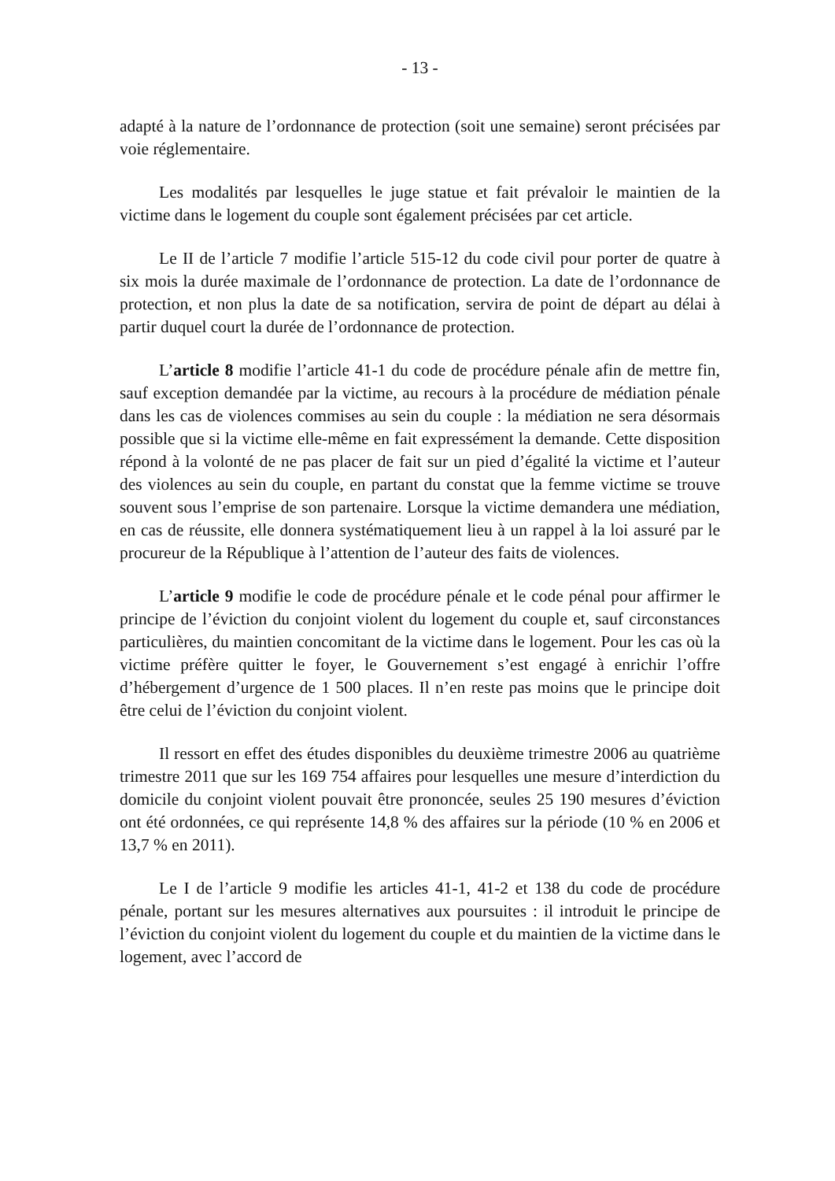- 13 -
adapté à la nature de l’ordonnance de protection (soit une semaine) seront précisées par voie réglementaire.
Les modalités par lesquelles le juge statue et fait prévaloir le maintien de la victime dans le logement du couple sont également précisées par cet article.
Le II de l’article 7 modifie l’article 515-12 du code civil pour porter de quatre à six mois la durée maximale de l’ordonnance de protection. La date de l’ordonnance de protection, et non plus la date de sa notification, servira de point de départ au délai à partir duquel court la durée de l’ordonnance de protection.
L’article 8 modifie l’article 41-1 du code de procédure pénale afin de mettre fin, sauf exception demandée par la victime, au recours à la procédure de médiation pénale dans les cas de violences commises au sein du couple : la médiation ne sera désormais possible que si la victime elle-même en fait expressément la demande. Cette disposition répond à la volonté de ne pas placer de fait sur un pied d’égalité la victime et l’auteur des violences au sein du couple, en partant du constat que la femme victime se trouve souvent sous l’emprise de son partenaire. Lorsque la victime demandera une médiation, en cas de réussite, elle donnera systématiquement lieu à un rappel à la loi assuré par le procureur de la République à l’attention de l’auteur des faits de violences.
L’article 9 modifie le code de procédure pénale et le code pénal pour affirmer le principe de l’éviction du conjoint violent du logement du couple et, sauf circonstances particulières, du maintien concomitant de la victime dans le logement. Pour les cas où la victime préfère quitter le foyer, le Gouvernement s’est engagé à enrichir l’offre d’hébergement d’urgence de 1 500 places. Il n’en reste pas moins que le principe doit être celui de l’éviction du conjoint violent.
Il ressort en effet des études disponibles du deuxième trimestre 2006 au quatrième trimestre 2011 que sur les 169 754 affaires pour lesquelles une mesure d’interdiction du domicile du conjoint violent pouvait être prononcée, seules 25 190 mesures d’éviction ont été ordonnées, ce qui représente 14,8 % des affaires sur la période (10 % en 2006 et 13,7 % en 2011).
Le I de l’article 9 modifie les articles 41-1, 41-2 et 138 du code de procédure pénale, portant sur les mesures alternatives aux poursuites : il introduit le principe de l’éviction du conjoint violent du logement du couple et du maintien de la victime dans le logement, avec l’accord de